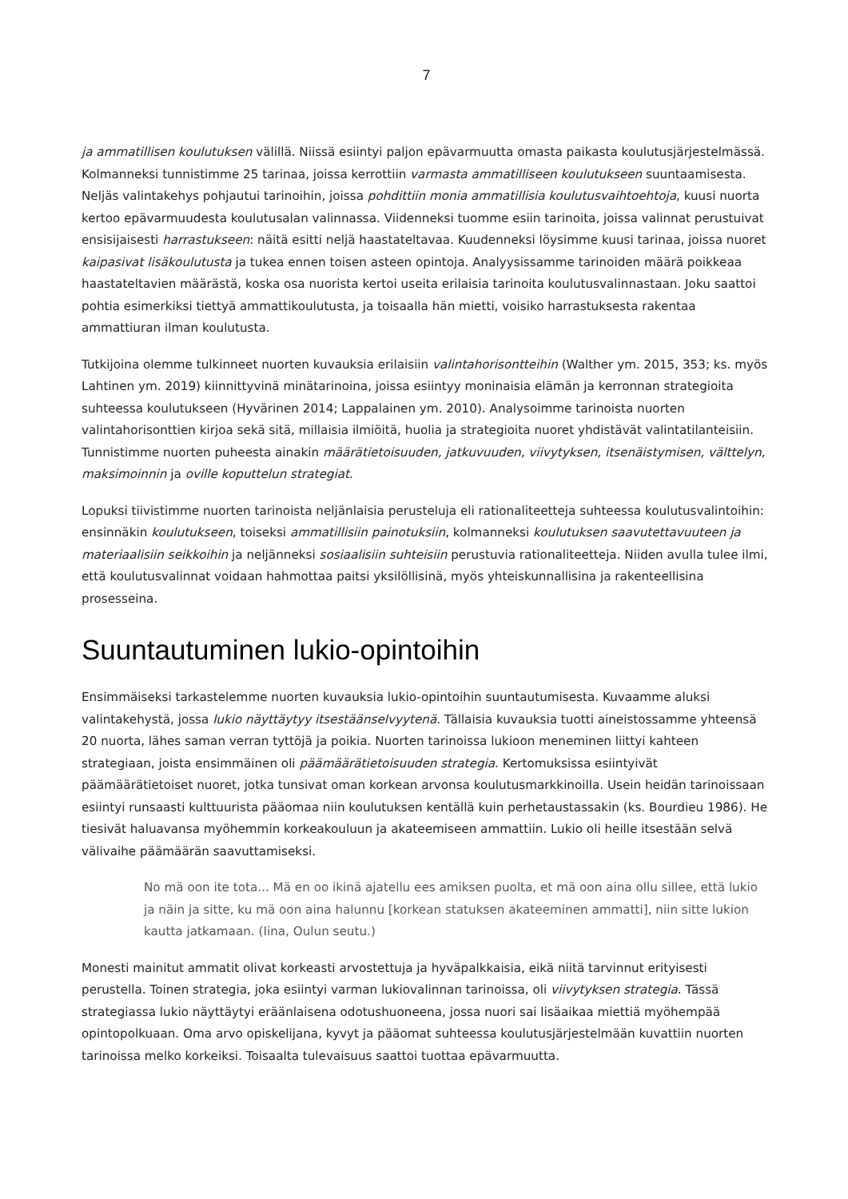7
ja ammatillisen koulutuksen välillä. Niissä esiintyi paljon epävarmuutta omasta paikasta koulutusjärjestelmässä. Kolmanneksi tunnistimme 25 tarinaa, joissa kerrottiin varmasta ammatilliseen koulutukseen suuntaamisesta. Neljäs valintakehys pohjautui tarinoihin, joissa pohdittiin monia ammatillisia koulutusvaihtoehtoja, kuusi nuorta kertoo epävarmuudesta koulutusalan valinnassa. Viidenneksi tuomme esiin tarinoita, joissa valinnat perustuivat ensisijaisesti harrastukseen: näitä esitti neljä haastateltavaa. Kuudenneksi löysimme kuusi tarinaa, joissa nuoret kaipasivat lisäkoulutusta ja tukea ennen toisen asteen opintoja. Analyysissamme tarinoiden määrä poikkeaa haastateltavien määrästä, koska osa nuorista kertoi useita erilaisia tarinoita koulutusvalinnastaan. Joku saattoi pohtia esimerkiksi tiettyä ammattikoulutusta, ja toisaalla hän mietti, voisiko harrastuksesta rakentaa ammattiuran ilman koulutusta.
Tutkijoina olemme tulkinneet nuorten kuvauksia erilaisiin valintahorisontteihin (Walther ym. 2015, 353; ks. myös Lahtinen ym. 2019) kiinnittyvinä minätarinoina, joissa esiintyy moninaisia elämän ja kerronnan strategioita suhteessa koulutukseen (Hyvärinen 2014; Lappalainen ym. 2010). Analysoimme tarinoista nuorten valintahorisonttien kirjoa sekä sitä, millaisia ilmiöitä, huolia ja strategioita nuoret yhdistävät valintatilanteisiin. Tunnistimme nuorten puheesta ainakin määrätietoisuuden, jatkuvuuden, viivytyksen, itsenäistymisen, välttelyn, maksimoinnin ja oville koputtelun strategiat.
Lopuksi tiivistimme nuorten tarinoista neljänlaisia perusteluja eli rationaliteetteja suhteessa koulutusvalintoihin: ensinnäkin koulutukseen, toiseksi ammatillisiin painotuksiin, kolmanneksi koulutuksen saavutettavuuteen ja materiaalisiin seikkoihin ja neljänneksi sosiaalisiin suhteisiin perustuvia rationaliteetteja. Niiden avulla tulee ilmi, että koulutusvalinnat voidaan hahmottaa paitsi yksilöllisinä, myös yhteiskunnallisina ja rakenteellisina prosesseina.
Suuntautuminen lukio-opintoihin
Ensimmäiseksi tarkastelemme nuorten kuvauksia lukio-opintoihin suuntautumisesta. Kuvaamme aluksi valintakehystä, jossa lukio näyttäytyy itsestäänselvyytenä. Tällaisia kuvauksia tuotti aineistossamme yhteensä 20 nuorta, lähes saman verran tyttöjä ja poikia. Nuorten tarinoissa lukioon meneminen liittyi kahteen strategiaan, joista ensimmäinen oli päämäärätietoisuuden strategia. Kertomuksissa esiintyivät päämäärätietoiset nuoret, jotka tunsivat oman korkean arvonsa koulutusmarkkinoilla. Usein heidän tarinoissaan esiintyi runsaasti kulttuurista pääomaa niin koulutuksen kentällä kuin perhetaustassakin (ks. Bourdieu 1986). He tiesivät haluavansa myöhemmin korkeakouluun ja akateemiseen ammattiin. Lukio oli heille itsestään selvä välivaihe päämäärän saavuttamiseksi.
No mä oon ite tota... Mä en oo ikinä ajatellu ees amiksen puolta, et mä oon aina ollu sillee, että lukio ja näin ja sitte, ku mä oon aina halunnu [korkean statuksen akateeminen ammatti], niin sitte lukion kautta jatkamaan. (Iina, Oulun seutu.)
Monesti mainitut ammatit olivat korkeasti arvostettuja ja hyväpalkkaisia, eikä niitä tarvinnut erityisesti perustella. Toinen strategia, joka esiintyi varman lukiovalinnan tarinoissa, oli viivytyksen strategia. Tässä strategiassa lukio näyttäytyi eräänlaisena odotushuoneena, jossa nuori sai lisäaikaa miettiä myöhempää opintopolkuaan. Oma arvo opiskelijana, kyvyt ja pääomat suhteessa koulutusjärjestelmään kuvattiin nuorten tarinoissa melko korkeiksi. Toisaalta tulevaisuus saattoi tuottaa epävarmuutta.